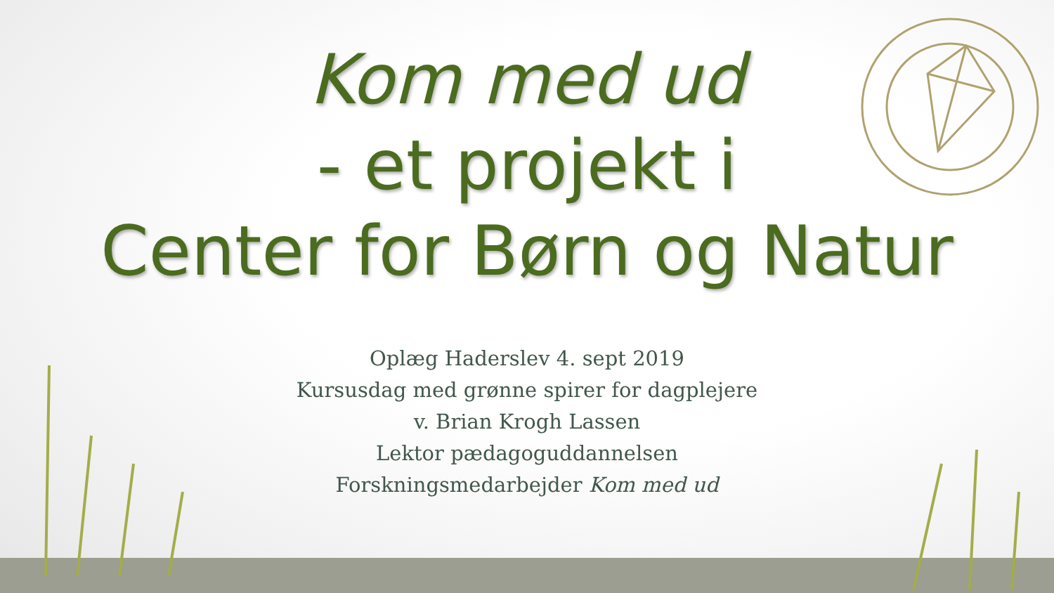Kom med ud
- et projekt i
Center for Børn og Natur
Oplæg Haderslev 4. sept 2019
Kursusdag med grønne spirer for dagplejere
v. Brian Krogh Lassen
Lektor pædagoguddannelsen
Forskningsmedarbejder Kom med ud